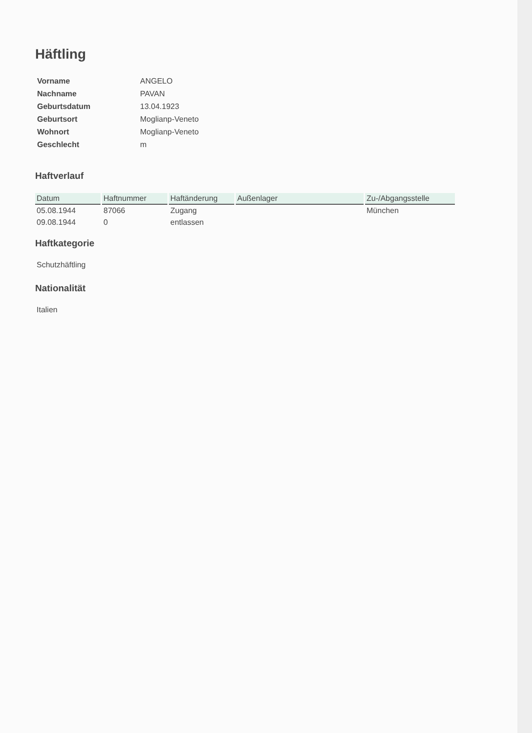Häftling
| Vorname | ANGELO |
| Nachname | PAVAN |
| Geburtsdatum | 13.04.1923 |
| Geburtsort | Moglianp-Veneto |
| Wohnort | Moglianp-Veneto |
| Geschlecht | m |
Haftverlauf
| Datum | Haftnummer | Haftänderung | Außenlager | Zu-/Abgangsstelle |
| --- | --- | --- | --- | --- |
| 05.08.1944 | 87066 | Zugang | | München |
| 09.08.1944 | 0 | entlassen | | |
Haftkategorie
Schutzhäftling
Nationalität
Italien